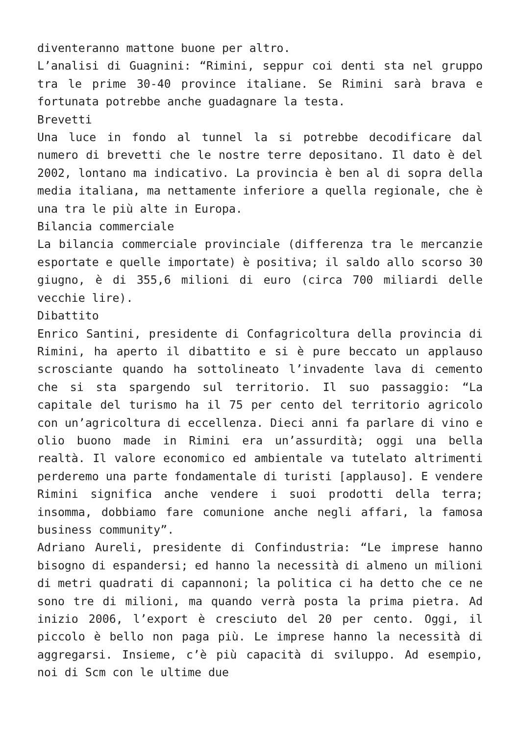diventeranno mattone buone per altro.
L’analisi di Guagnini: “Rimini, seppur coi denti sta nel gruppo tra le prime 30-40 province italiane. Se Rimini sarà brava e fortunata potrebbe anche guadagnare la testa.
Brevetti
Una luce in fondo al tunnel la si potrebbe decodificare dal numero di brevetti che le nostre terre depositano. Il dato è del 2002, lontano ma indicativo. La provincia è ben al di sopra della media italiana, ma nettamente inferiore a quella regionale, che è una tra le più alte in Europa.
Bilancia commerciale
La bilancia commerciale provinciale (differenza tra le mercanzie esportate e quelle importate) è positiva; il saldo allo scorso 30 giugno, è di 355,6 milioni di euro (circa 700 miliardi delle vecchie lire).
Dibattito
Enrico Santini, presidente di Confagricoltura della provincia di Rimini, ha aperto il dibattito e si è pure beccato un applauso scrosciante quando ha sottolineato l’invadente lava di cemento che si sta spargendo sul territorio. Il suo passaggio: “La capitale del turismo ha il 75 per cento del territorio agricolo con un’agricoltura di eccellenza. Dieci anni fa parlare di vino e olio buono made in Rimini era un’assurdità; oggi una bella realtà. Il valore economico ed ambientale va tutelato altrimenti perderemo una parte fondamentale di turisti [applauso]. E vendere Rimini significa anche vendere i suoi prodotti della terra; insomma, dobbiamo fare comunione anche negli affari, la famosa business community”.
Adriano Aureli, presidente di Confindustria: “Le imprese hanno bisogno di espandersi; ed hanno la necessità di almeno un milioni di metri quadrati di capannoni; la politica ci ha detto che ce ne sono tre di milioni, ma quando verrà posta la prima pietra. Ad inizio 2006, l’export è cresciuto del 20 per cento. Oggi, il piccolo è bello non paga più. Le imprese hanno la necessità di aggregarsi. Insieme, c’è più capacità di sviluppo. Ad esempio, noi di Scm con le ultime due